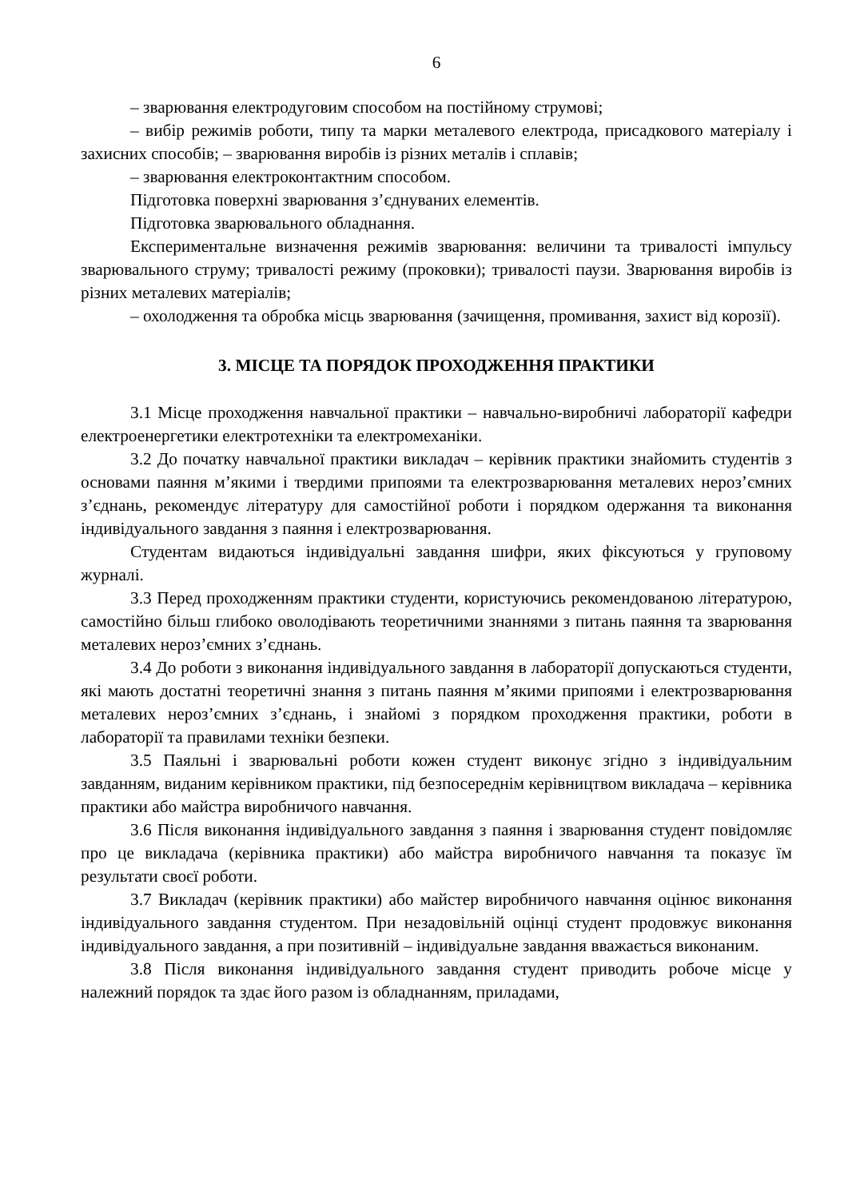6
– зварювання електродуговим способом на постійному струмові;
– вибір режимів роботи, типу та марки металевого електрода, присадкового матеріалу і захисних способів; – зварювання виробів із різних металів і сплавів;
– зварювання електроконтактним способом.
Підготовка поверхні зварювання з’єднуваних елементів.
Підготовка зварювального обладнання.
Експериментальне визначення режимів зварювання: величини та тривалості імпульсу зварювального струму; тривалості режиму (проковки); тривалості паузи. Зварювання виробів із різних металевих матеріалів;
– охолодження та обробка місць зварювання (зачищення, промивання, захист від корозії).
3. МІСЦЕ ТА ПОРЯДОК ПРОХОДЖЕННЯ ПРАКТИКИ
3.1 Місце проходження навчальної практики – навчально-виробничі лабораторії кафедри електроенергетики електротехніки та електромеханіки.
3.2 До початку навчальної практики викладач – керівник практики знайомить студентів з основами паяння м’якими і твердими припоями та електрозварювання металевих нероз’ємних з’єднань, рекомендує літературу для самостійної роботи і порядком одержання та виконання індивідуального завдання з паяння і електрозварювання.
Студентам видаються індивідуальні завдання шифри, яких фіксуються у груповому журналі.
3.3 Перед проходженням практики студенти, користуючись рекомендованою літературою, самостійно більш глибоко оволодівають теоретичними знаннями з питань паяння та зварювання металевих нероз’ємних з’єднань.
3.4 До роботи з виконання індивідуального завдання в лабораторії допускаються студенти, які мають достатні теоретичні знання з питань паяння м’якими припоями і електрозварювання металевих нероз’ємних з’єднань, і знайомі з порядком проходження практики, роботи в лабораторії та правилами техніки безпеки.
3.5 Паяльні і зварювальні роботи кожен студент виконує згідно з індивідуальним завданням, виданим керівником практики, під безпосереднім керівництвом викладача – керівника практики або майстра виробничого навчання.
3.6 Після виконання індивідуального завдання з паяння і зварювання студент повідомляє про це викладача (керівника практики) або майстра виробничого навчання та показує їм результати своєї роботи.
3.7 Викладач (керівник практики) або майстер виробничого навчання оцінює виконання індивідуального завдання студентом. При незадовільній оцінці студент продовжує виконання індивідуального завдання, а при позитивній – індивідуальне завдання вважається виконаним.
3.8 Після виконання індивідуального завдання студент приводить робоче місце у належний порядок та здає його разом із обладнанням, приладами,